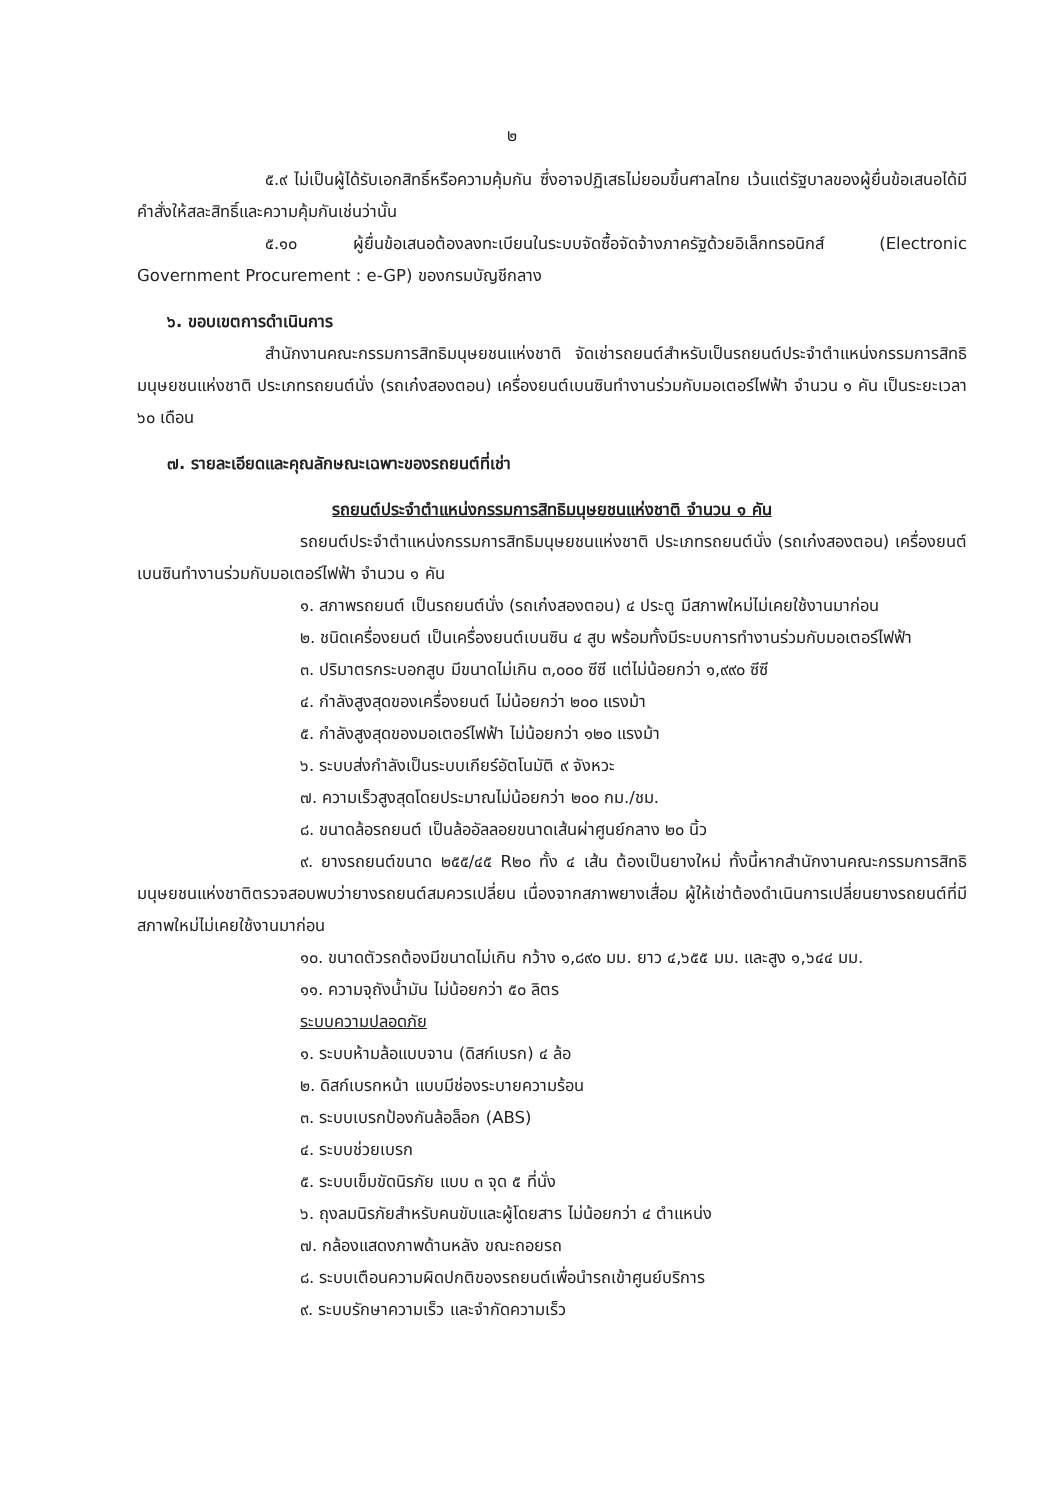๒
๕.๙ ไม่เป็นผู้ได้รับเอกสิทธิ์หรือความคุ้มกัน ซึ่งอาจปฏิเสธไม่ยอมขึ้นศาลไทย เว้นแต่รัฐบาลของผู้ยื่นข้อเสนอได้มีคำสั่งให้สละสิทธิ์และความคุ้มกันเช่นว่านั้น
๕.๑๐ ผู้ยื่นข้อเสนอต้องลงทะเบียนในระบบจัดซื้อจัดจ้างภาครัฐด้วยอิเล็กทรอนิกส์ (Electronic Government Procurement : e-GP) ของกรมบัญชีกลาง
๖. ขอบเขตการดำเนินการ
สำนักงานคณะกรรมการสิทธิมนุษยชนแห่งชาติ จัดเช่ารถยนต์สำหรับเป็นรถยนต์ประจำตำแหน่งกรรมการสิทธิมนุษยชนแห่งชาติ ประเภทรถยนต์นั่ง (รถเก๋งสองตอน) เครื่องยนต์เบนซินทำงานร่วมกับมอเตอร์ไฟฟ้า จำนวน ๑ คัน เป็นระยะเวลา ๖๐ เดือน
๗. รายละเอียดและคุณลักษณะเฉพาะของรถยนต์ที่เช่า
รถยนต์ประจำตำแหน่งกรรมการสิทธิมนุษยชนแห่งชาติ จำนวน ๑ คัน
รถยนต์ประจำตำแหน่งกรรมการสิทธิมนุษยชนแห่งชาติ ประเภทรถยนต์นั่ง (รถเก๋งสองตอน) เครื่องยนต์เบนซินทำงานร่วมกับมอเตอร์ไฟฟ้า จำนวน ๑ คัน
๑. สภาพรถยนต์ เป็นรถยนต์นั่ง (รถเก๋งสองตอน) ๔ ประตู มีสภาพใหม่ไม่เคยใช้งานมาก่อน
๒. ชนิดเครื่องยนต์ เป็นเครื่องยนต์เบนซิน ๔ สูบ พร้อมทั้งมีระบบการทำงานร่วมกับมอเตอร์ไฟฟ้า
๓. ปริมาตรกระบอกสูบ มีขนาดไม่เกิน ๓,๐๐๐ ซีซี แต่ไม่น้อยกว่า ๑,๙๙๐ ซีซี
๔. กำลังสูงสุดของเครื่องยนต์ ไม่น้อยกว่า ๒๐๐ แรงม้า
๕. กำลังสูงสุดของมอเตอร์ไฟฟ้า ไม่น้อยกว่า ๑๒๐ แรงม้า
๖. ระบบส่งกำลังเป็นระบบเกียร์อัตโนมัติ ๙ จังหวะ
๗. ความเร็วสูงสุดโดยประมาณไม่น้อยกว่า ๒๐๐ กม./ชม.
๘. ขนาดล้อรถยนต์ เป็นล้ออัลลอยขนาดเส้นผ่าศูนย์กลาง ๒๐ นิ้ว
๙. ยางรถยนต์ขนาด ๒๕๕/๔๕ R๒๐ ทั้ง ๔ เส้น ต้องเป็นยางใหม่ ทั้งนี้หากสำนักงานคณะกรรมการสิทธิมนุษยชนแห่งชาติตรวจสอบพบว่ายางรถยนต์สมควรเปลี่ยน เนื่องจากสภาพยางเสื่อม ผู้ให้เช่าต้องดำเนินการเปลี่ยนยางรถยนต์ที่มีสภาพใหม่ไม่เคยใช้งานมาก่อน
๑๐. ขนาดตัวรถต้องมีขนาดไม่เกิน กว้าง ๑,๘๙๐ มม. ยาว ๔,๖๕๕ มม. และสูง ๑,๖๔๔ มม.
๑๑. ความจุถังน้ำมัน ไม่น้อยกว่า ๕๐ ลิตร
ระบบความปลอดภัย
๑. ระบบห้ามล้อแบบจาน (ดิสก์เบรก) ๔ ล้อ
๒. ดิสก์เบรกหน้า แบบมีช่องระบายความร้อน
๓. ระบบเบรกป้องกันล้อล็อก (ABS)
๔. ระบบช่วยเบรก
๕. ระบบเข็มขัดนิรภัย แบบ ๓ จุด ๕ ที่นั่ง
๖. ถุงลมนิรภัยสำหรับคนขับและผู้โดยสาร ไม่น้อยกว่า ๔ ตำแหน่ง
๗. กล้องแสดงภาพด้านหลัง ขณะถอยรถ
๘. ระบบเตือนความผิดปกติของรถยนต์เพื่อนำรถเข้าศูนย์บริการ
๙. ระบบรักษาความเร็ว และจำกัดความเร็ว